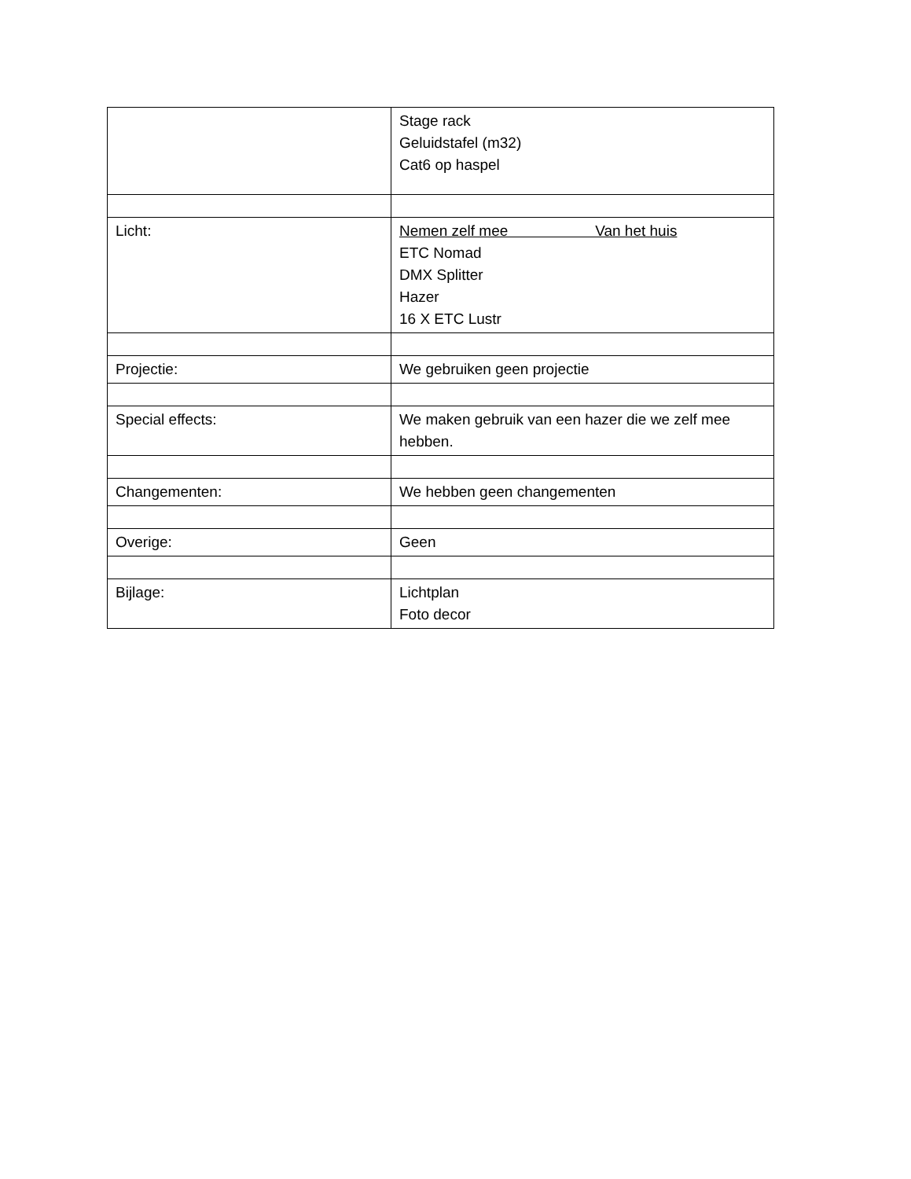| | Stage rack Geluidstafel (m32) Cat6 op haspel |
| Licht: | Nemen zelf mee Van het huis ETC Nomad DMX Splitter Hazer 16 X ETC Lustr |
| Projectie: | We gebruiken geen projectie |
| Special effects: | We maken gebruik van een hazer die we zelf mee hebben. |
| Changementen: | We hebben geen changementen |
| Overige: | Geen |
| Bijlage: | Lichtplan Foto decor |